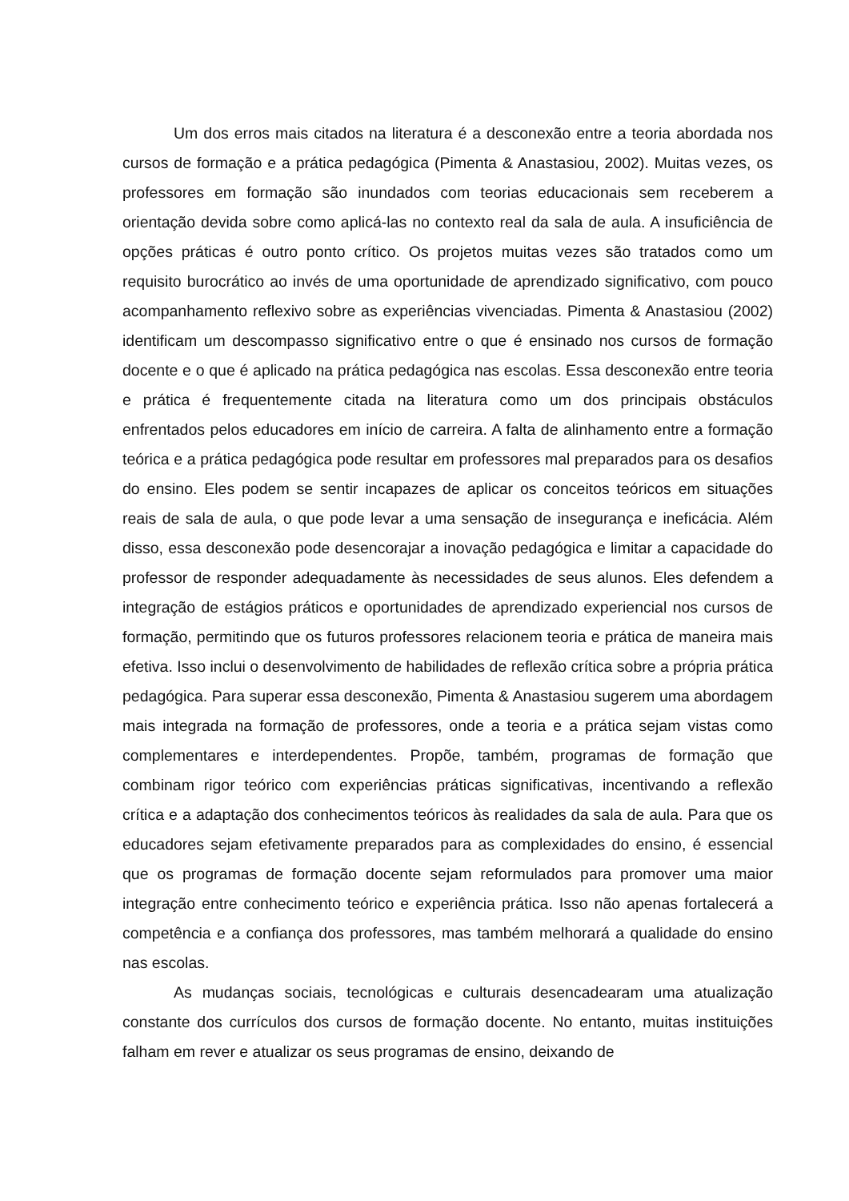Um dos erros mais citados na literatura é a desconexão entre a teoria abordada nos cursos de formação e a prática pedagógica (Pimenta & Anastasiou, 2002). Muitas vezes, os professores em formação são inundados com teorias educacionais sem receberem a orientação devida sobre como aplicá-las no contexto real da sala de aula. A insuficiência de opções práticas é outro ponto crítico. Os projetos muitas vezes são tratados como um requisito burocrático ao invés de uma oportunidade de aprendizado significativo, com pouco acompanhamento reflexivo sobre as experiências vivenciadas. Pimenta & Anastasiou (2002) identificam um descompasso significativo entre o que é ensinado nos cursos de formação docente e o que é aplicado na prática pedagógica nas escolas. Essa desconexão entre teoria e prática é frequentemente citada na literatura como um dos principais obstáculos enfrentados pelos educadores em início de carreira. A falta de alinhamento entre a formação teórica e a prática pedagógica pode resultar em professores mal preparados para os desafios do ensino. Eles podem se sentir incapazes de aplicar os conceitos teóricos em situações reais de sala de aula, o que pode levar a uma sensação de insegurança e ineficácia. Além disso, essa desconexão pode desencorajar a inovação pedagógica e limitar a capacidade do professor de responder adequadamente às necessidades de seus alunos. Eles defendem a integração de estágios práticos e oportunidades de aprendizado experiencial nos cursos de formação, permitindo que os futuros professores relacionem teoria e prática de maneira mais efetiva. Isso inclui o desenvolvimento de habilidades de reflexão crítica sobre a própria prática pedagógica. Para superar essa desconexão, Pimenta & Anastasiou sugerem uma abordagem mais integrada na formação de professores, onde a teoria e a prática sejam vistas como complementares e interdependentes. Propõe, também, programas de formação que combinam rigor teórico com experiências práticas significativas, incentivando a reflexão crítica e a adaptação dos conhecimentos teóricos às realidades da sala de aula. Para que os educadores sejam efetivamente preparados para as complexidades do ensino, é essencial que os programas de formação docente sejam reformulados para promover uma maior integração entre conhecimento teórico e experiência prática. Isso não apenas fortalecerá a competência e a confiança dos professores, mas também melhorará a qualidade do ensino nas escolas.
As mudanças sociais, tecnológicas e culturais desencadearam uma atualização constante dos currículos dos cursos de formação docente. No entanto, muitas instituições falham em rever e atualizar os seus programas de ensino, deixando de